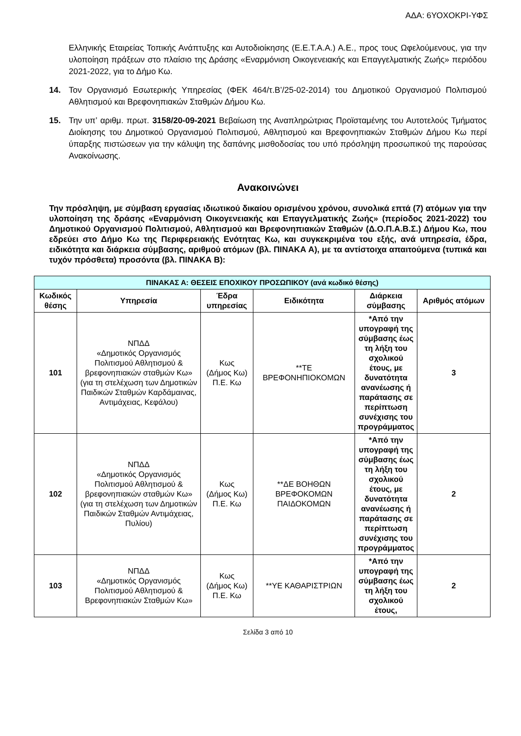ΑΔΑ: 6ΥΟΧΟΚΡΙ-ΥΦΣ
Ελληνικής Εταιρείας Τοπικής Ανάπτυξης και Αυτοδιοίκησης (Ε.Ε.Τ.Α.Α.) Α.Ε., προς τους Ωφελούμενους, για την υλοποίηση πράξεων στο πλαίσιο της Δράσης «Εναρμόνιση Οικογενειακής και Επαγγελματικής Ζωής» περιόδου 2021-2022, για το Δήμο Κω.
14. Τον Οργανισμό Εσωτερικής Υπηρεσίας (ΦΕΚ 464/τ.Β’/25-02-2014) του Δημοτικού Οργανισμού Πολιτισμού Αθλητισμού και Βρεφονηπιακών Σταθμών Δήμου Κω.
15. Την υπ’ αριθμ. πρωτ. 3158/20-09-2021 Βεβαίωση της Αναπληρώτριας Προϊσταμένης του Αυτοτελούς Τμήματος Διοίκησης του Δημοτικού Οργανισμού Πολιτισμού, Αθλητισμού και Βρεφονηπιακών Σταθμών Δήμου Κω περί ύπαρξης πιστώσεων για την κάλυψη της δαπάνης μισθοδοσίας του υπό πρόσληψη προσωπικού της παρούσας Ανακοίνωσης.
Ανακοινώνει
Την πρόσληψη, με σύμβαση εργασίας ιδιωτικού δικαίου ορισμένου χρόνου, συνολικά επτά (7) ατόμων για την υλοποίηση της δράσης «Εναρμόνιση Οικογενειακής και Επαγγελματικής Ζωής» (περίοδος 2021-2022) του Δημοτικού Οργανισμού Πολιτισμού, Αθλητισμού και Βρεφονηπιακών Σταθμών (Δ.Ο.Π.Α.Β.Σ.) Δήμου Κω, που εδρεύει στο Δήμο Κω της Περιφερειακής Ενότητας Κω, και συγκεκριμένα του εξής, ανά υπηρεσία, έδρα, ειδικότητα και διάρκεια σύμβασης, αριθμού ατόμων (βλ. ΠΙΝΑΚΑ Α), με τα αντίστοιχα απαιτούμενα (τυπικά και τυχόν πρόσθετα) προσόντα (βλ. ΠΙΝΑΚΑ Β):
| ΠΙΝΑΚΑΣ Α: ΘΕΣΕΙΣ ΕΠΟΧΙΚΟΥ ΠΡΟΣΩΠΙΚΟΥ (ανά κωδικό θέσης) | | | | | |
| --- | --- | --- | --- | --- | --- |
| Κωδικός θέσης | Υπηρεσία | Έδρα υπηρεσίας | Ειδικότητα | Διάρκεια σύμβασης | Αριθμός ατόμων |
| 101 | ΝΠΔΔ «Δημοτικός Οργανισμός Πολιτισμού Αθλητισμού & βρεφονηπιακών σταθμών Κω» (για τη στελέχωση των Δημοτικών Παιδικών Σταθμών Καρδάμαινας, Αντιμάχειας, Κεφάλου) | Κως (Δήμος Κω) Π.Ε. Κω | **ΤΕ ΒΡΕΦΟΝΗΠΙΟΚΟΜΩΝ | *Από την υπογραφή της σύμβασης έως τη λήξη του σχολικού έτους, με δυνατότητα ανανέωσης ή παράτασης σε περίπτωση συνέχισης του προγράμματος | 3 |
| 102 | ΝΠΔΔ «Δημοτικός Οργανισμός Πολιτισμού Αθλητισμού & βρεφονηπιακών σταθμών Κω» (για τη στελέχωση των Δημοτικών Παιδικών Σταθμών Αντιμάχειας, Πυλίου) | Κως (Δήμος Κω) Π.Ε. Κω | **ΔΕ ΒΟΗΘΩΝ ΒΡΕΦΟΚΟΜΩΝ ΠΑΙΔΟΚΟΜΩΝ | *Από την υπογραφή της σύμβασης έως τη λήξη του σχολικού έτους, με δυνατότητα ανανέωσης ή παράτασης σε περίπτωση συνέχισης του προγράμματος | 2 |
| 103 | ΝΠΔΔ «Δημοτικός Οργανισμός Πολιτισμού Αθλητισμού & Βρεφονηπιακών Σταθμών Κω» | Κως (Δήμος Κω) Π.Ε. Κω | **ΥΕ ΚΑΘΑΡΙΣΤΡΙΩΝ | *Από την υπογραφή της σύμβασης έως τη λήξη του σχολικού έτους, | 2 |
Σελίδα 3 από 10